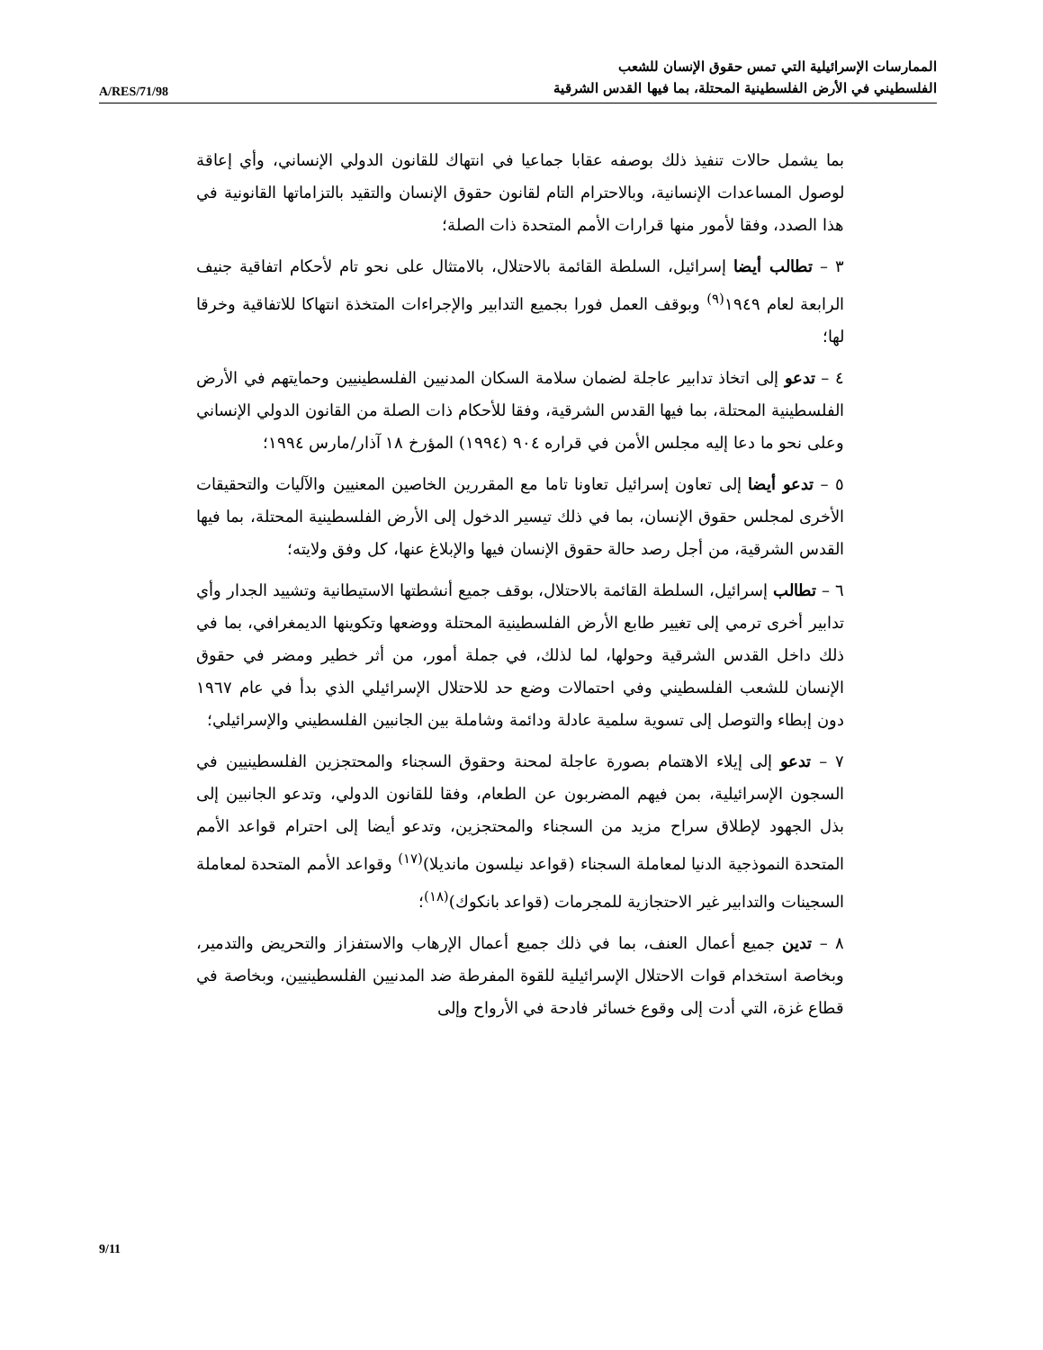A/RES/71/98
الممارسات الإسرائيلية التي تمس حقوق الإنسان للشعب
الفلسطيني في الأرض الفلسطينية المحتلة، بما فيها القدس الشرقية
بما يشمل حالات تنفيذ ذلك بوصفه عقابا جماعيا في انتهاك للقانون الدولي الإنساني، وأي إعاقة لوصول المساعدات الإنسانية، وبالاحترام التام لقانون حقوق الإنسان والتقيد بالتزاماتها القانونية في هذا الصدد، وفقا لأمور منها قرارات الأمم المتحدة ذات الصلة؛
٣ – تطالب أيضا إسرائيل، السلطة القائمة بالاحتلال، بالامتثال على نحو تام لأحكام اتفاقية جنيف الرابعة لعام ١٩٤٩<sup>(٩)</sup> وبوقف العمل فورا بجميع التدابير والإجراءات المتخذة انتهاكا للاتفاقية وخرقا لها؛
٤ – تدعو إلى اتخاذ تدابير عاجلة لضمان سلامة السكان المدنيين الفلسطينيين وحمايتهم في الأرض الفلسطينية المحتلة، بما فيها القدس الشرقية، وفقا للأحكام ذات الصلة من القانون الدولي الإنساني وعلى نحو ما دعا إليه مجلس الأمن في قراره ٩٠٤ (١٩٩٤) المؤرخ ١٨ آذار/مارس ١٩٩٤؛
٥ – تدعو أيضا إلى تعاون إسرائيل تعاونا تاما مع المقررين الخاصين المعنيين والآليات والتحقيقات الأخرى لمجلس حقوق الإنسان، بما في ذلك تيسير الدخول إلى الأرض الفلسطينية المحتلة، بما فيها القدس الشرقية، من أجل رصد حالة حقوق الإنسان فيها والإبلاغ عنها، كل وفق ولايته؛
٦ – تطالب إسرائيل، السلطة القائمة بالاحتلال، بوقف جميع أنشطتها الاستيطانية وتشييد الجدار وأي تدابير أخرى ترمي إلى تغيير طابع الأرض الفلسطينية المحتلة ووضعها وتكوينها الديمغرافي، بما في ذلك داخل القدس الشرقية وحولها، لما لذلك، في جملة أمور، من أثر خطير ومضر في حقوق الإنسان للشعب الفلسطيني وفي احتمالات وضع حد للاحتلال الإسرائيلي الذي بدأ في عام ١٩٦٧ دون إبطاء والتوصل إلى تسوية سلمية عادلة ودائمة وشاملة بين الجانبين الفلسطيني والإسرائيلي؛
٧ – تدعو إلى إيلاء الاهتمام بصورة عاجلة لمحنة وحقوق السجناء والمحتجزين الفلسطينيين في السجون الإسرائيلية، بمن فيهم المضربون عن الطعام، وفقا للقانون الدولي، وتدعو الجانبين إلى بذل الجهود لإطلاق سراح مزيد من السجناء والمحتجزين، وتدعو أيضا إلى احترام قواعد الأمم المتحدة النموذجية الدنيا لمعاملة السجناء (قواعد نيلسون مانديلا)<sup>(١٧)</sup> وقواعد الأمم المتحدة لمعاملة السجينات والتدابير غير الاحتجازية للمجرمات (قواعد بانكوك)<sup>(١٨)</sup>؛
٨ – تدين جميع أعمال العنف، بما في ذلك جميع أعمال الإرهاب والاستفزاز والتحريض والتدمير، وبخاصة استخدام قوات الاحتلال الإسرائيلية للقوة المفرطة ضد المدنيين الفلسطينيين، وبخاصة في قطاع غزة، التي أدت إلى وقوع خسائر فادحة في الأرواح وإلى
9/11